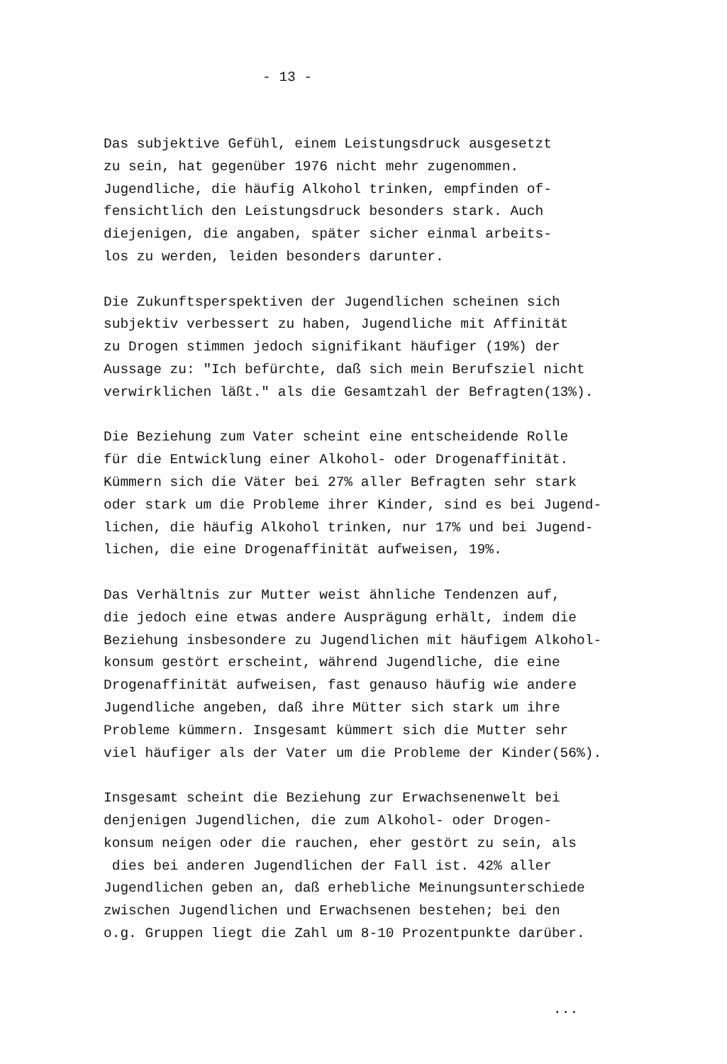- 13 -
Das subjektive Gefühl, einem Leistungsdruck ausgesetzt
zu sein, hat gegenüber 1976 nicht mehr zugenommen.
Jugendliche, die häufig Alkohol trinken, empfinden of-
fensichtlich den Leistungsdruck besonders stark. Auch
diejenigen, die angaben, später sicher einmal arbeits-
los zu werden, leiden besonders darunter.
Die Zukunftsperspektiven der Jugendlichen scheinen sich
subjektiv verbessert zu haben, Jugendliche mit Affinität
zu Drogen stimmen jedoch signifikant häufiger (19%) der
Aussage zu: "Ich befürchte, daß sich mein Berufsziel nicht
verwirklichen läßt." als die Gesamtzahl der Befragten(13%).
Die Beziehung zum Vater scheint eine entscheidende Rolle
für die Entwicklung einer Alkohol- oder Drogenaffinität.
Kümmern sich die Väter bei 27% aller Befragten sehr stark
oder stark um die Probleme ihrer Kinder, sind es bei Jugend-
lichen, die häufig Alkohol trinken, nur 17% und bei Jugend-
lichen, die eine Drogenaffinität aufweisen, 19%.
Das Verhältnis zur Mutter weist ähnliche Tendenzen auf,
die jedoch eine etwas andere Ausprägung erhält, indem die
Beziehung insbesondere zu Jugendlichen mit häufigem Alkohol-
konsum gestört erscheint, während Jugendliche, die eine
Drogenaffinität aufweisen, fast genauso häufig wie andere
Jugendliche angeben, daß ihre Mütter sich stark um ihre
Probleme kümmern. Insgesamt kümmert sich die Mutter sehr
viel häufiger als der Vater um die Probleme der Kinder(56%).
Insgesamt scheint die Beziehung zur Erwachsenenwelt bei
denjenigen Jugendlichen, die zum Alkohol- oder Drogen-
konsum neigen oder die rauchen, eher gestört zu sein, als
dies bei anderen Jugendlichen der Fall ist. 42% aller
Jugendlichen geben an, daß erhebliche Meinungsunterschiede
zwischen Jugendlichen und Erwachsenen bestehen; bei den
o.g. Gruppen liegt die Zahl um 8-10 Prozentpunkte darüber.
...